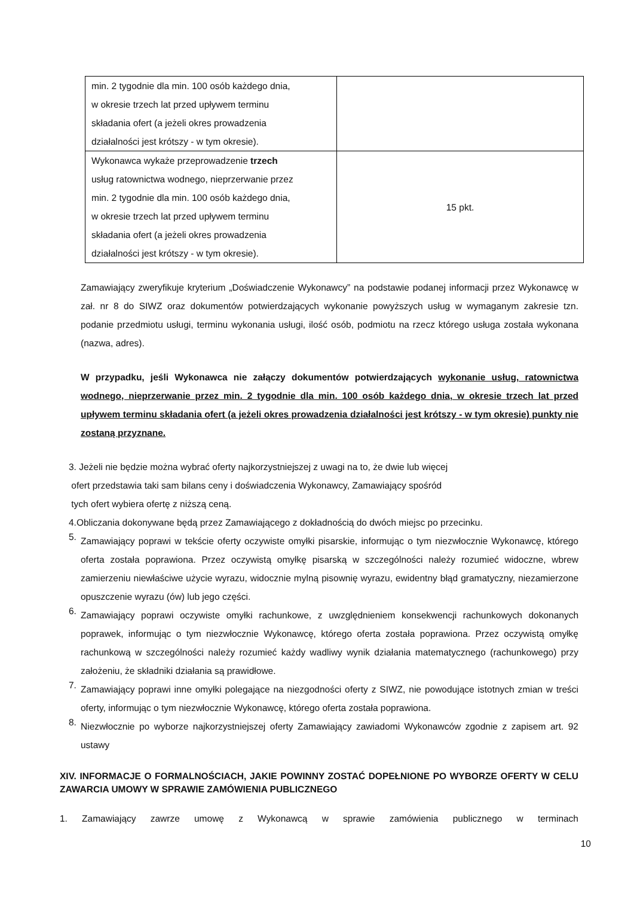| min. 2 tygodnie dla min. 100 osób każdego dnia, w okresie trzech lat przed upływem terminu składania ofert (a jeżeli okres prowadzenia działalności jest krótszy - w tym okresie). | |
| Wykonawca wykaże przeprowadzenie trzech usług ratownictwa wodnego, nieprzerwanie przez min. 2 tygodnie dla min. 100 osób każdego dnia, w okresie trzech lat przed upływem terminu składania ofert (a jeżeli okres prowadzenia działalności jest krótszy - w tym okresie). | 15 pkt. |
Zamawiający zweryfikuje kryterium „Doświadczenie Wykonawcy” na podstawie podanej informacji przez Wykonawcę w zał. nr 8 do SIWZ oraz dokumentów potwierdzających wykonanie powyższych usług w wymaganym zakresie tzn. podanie przedmiotu usługi, terminu wykonania usługi, ilość osób, podmiotu na rzecz którego usługa została wykonana (nazwa, adres).
W przypadku, jeśli Wykonawca nie załączy dokumentów potwierdzających wykonanie usług, ratownictwa wodnego, nieprzerwanie przez min. 2 tygodnie dla min. 100 osób każdego dnia, w okresie trzech lat przed upływem terminu składania ofert (a jeżeli okres prowadzenia działalności jest krótszy - w tym okresie) punkty nie zostaną przyznane.
3. Jeżeli nie będzie można wybrać oferty najkorzystniejszej z uwagi na to, że dwie lub więcej
ofert przedstawia taki sam bilans ceny i doświadczenia Wykonawcy, Zamawiający spośród
tych ofert wybiera ofertę z niższą ceną.
4.Obliczania dokonywane będą przez Zamawiającego z dokładnością do dwóch miejsc po przecinku.
5.
Zamawiający poprawi w tekście oferty oczywiste omyłki pisarskie, informując o tym niezwłocznie Wykonawcę, którego oferta została poprawiona. Przez oczywistą omyłkę pisarską w szczególności należy rozumieć widoczne, wbrew zamierzeniu niewłaściwe użycie wyrazu, widocznie mylną pisownię wyrazu, ewidentny błąd gramatyczny, niezamierzone opuszczenie wyrazu (ów) lub jego części.
6.
Zamawiający poprawi oczywiste omyłki rachunkowe, z uwzględnieniem konsekwencji rachunkowych dokonanych poprawek, informując o tym niezwłocznie Wykonawcę, którego oferta została poprawiona. Przez oczywistą omyłkę rachunkową w szczególności należy rozumieć każdy wadliwy wynik działania matematycznego (rachunkowego) przy założeniu, że składniki działania są prawidłowe.
7.
Zamawiający poprawi inne omyłki polegające na niezgodności oferty z SIWZ, nie powodujące istotnych zmian w treści oferty, informując o tym niezwłocznie Wykonawcę, którego oferta została poprawiona.
8.
Niezwłocznie po wyborze najkorzystniejszej oferty Zamawiający zawiadomi Wykonawców zgodnie z zapisem art. 92 ustawy
XIV. INFORMACJE O FORMALNOŚCIACH, JAKIE POWINNY ZOSTAĆ DOPEŁNIONE PO WYBORZE OFERTY W CELU ZAWARCIA UMOWY W SPRAWIE ZAMÓWIENIA PUBLICZNEGO
1. Zamawiający zawrze umowę z Wykonawcą w sprawie zamówienia publicznego w terminach
10